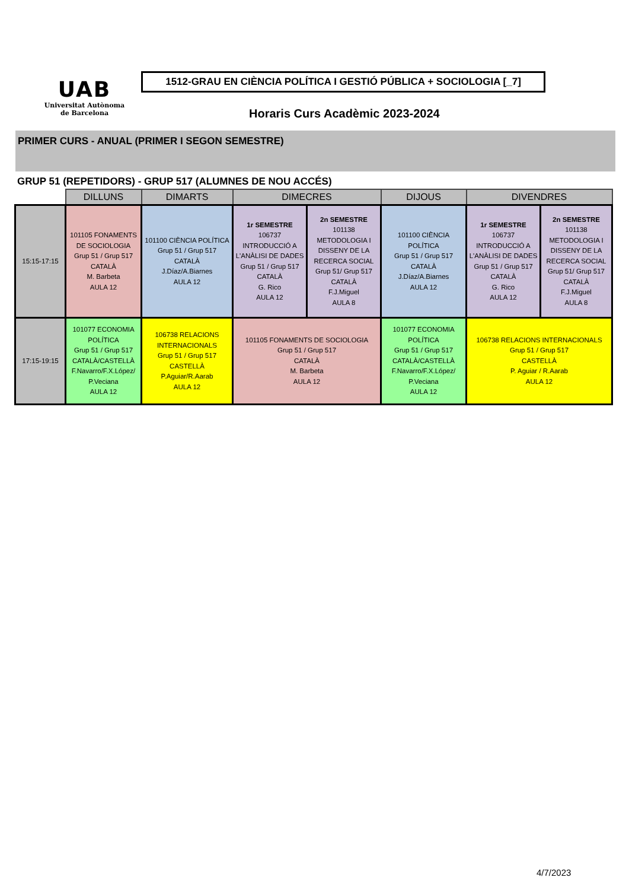UAB
Universitat Autònoma
de Barcelona
1512-GRAU EN CIÈNCIA POLÍTICA I GESTIÓ PÚBLICA + SOCIOLOGIA [_7]
Horaris Curs Acadèmic 2023-2024
PRIMER CURS - ANUAL (PRIMER I SEGON SEMESTRE)
GRUP 51 (REPETIDORS) - GRUP 517 (ALUMNES DE NOU ACCÉS)
| | DILLUNS | DIMARTS | DIMECRES | | DIJOUS | DIVENDRES | |
| --- | --- | --- | --- | --- | --- | --- | --- |
| 15:15-17:15 | 101105 FONAMENTS DE SOCIOLOGIA Grup 51 / Grup 517 CATALÀ M. Barbeta AULA 12 | 101100 CIÈNCIA POLÍTICA Grup 51 / Grup 517 CATALÀ J.Díaz/A.Biarnes AULA 12 | 1r SEMESTRE 106737 INTRODUCCIÓ A L'ANÀLISI DE DADES Grup 51 / Grup 517 CATALÀ G. Rico AULA 12 | 2n SEMESTRE 101138 METODOLOGIA I DISSENY DE LA RECERCA SOCIAL Grup 51/ Grup 517 CATALÀ F.J.Miguel AULA 8 | 101100 CIÈNCIA POLÍTICA Grup 51 / Grup 517 CATALÀ J.Díaz/A.Biarnes AULA 12 | 1r SEMESTRE 106737 INTRODUCCIÓ A L'ANÀLISI DE DADES Grup 51 / Grup 517 CATALÀ G. Rico AULA 12 | 2n SEMESTRE 101138 METODOLOGIA I DISSENY DE LA RECERCA SOCIAL Grup 51/ Grup 517 CATALÀ F.J.Miguel AULA 8 |
| 17:15-19:15 | 101077 ECONOMIA POLÍTICA Grup 51 / Grup 517 CATALÀ/CASTELLÀ F.Navarro/F.X.López/ P.Veciana AULA 12 | 106738 RELACIONS INTERNACIONALS Grup 51 / Grup 517 CASTELLÀ P.Aguiar/R.Aarab AULA 12 | 101105 FONAMENTS DE SOCIOLOGIA Grup 51 / Grup 517 CATALÀ M. Barbeta AULA 12 | | 101077 ECONOMIA POLÍTICA Grup 51 / Grup 517 CATALÀ/CASTELLÀ F.Navarro/F.X.López/ P.Veciana AULA 12 | 106738 RELACIONS INTERNACIONALS Grup 51 / Grup 517 CASTELLÀ P. Aguiar / R.Aarab AULA 12 | |
4/7/2023